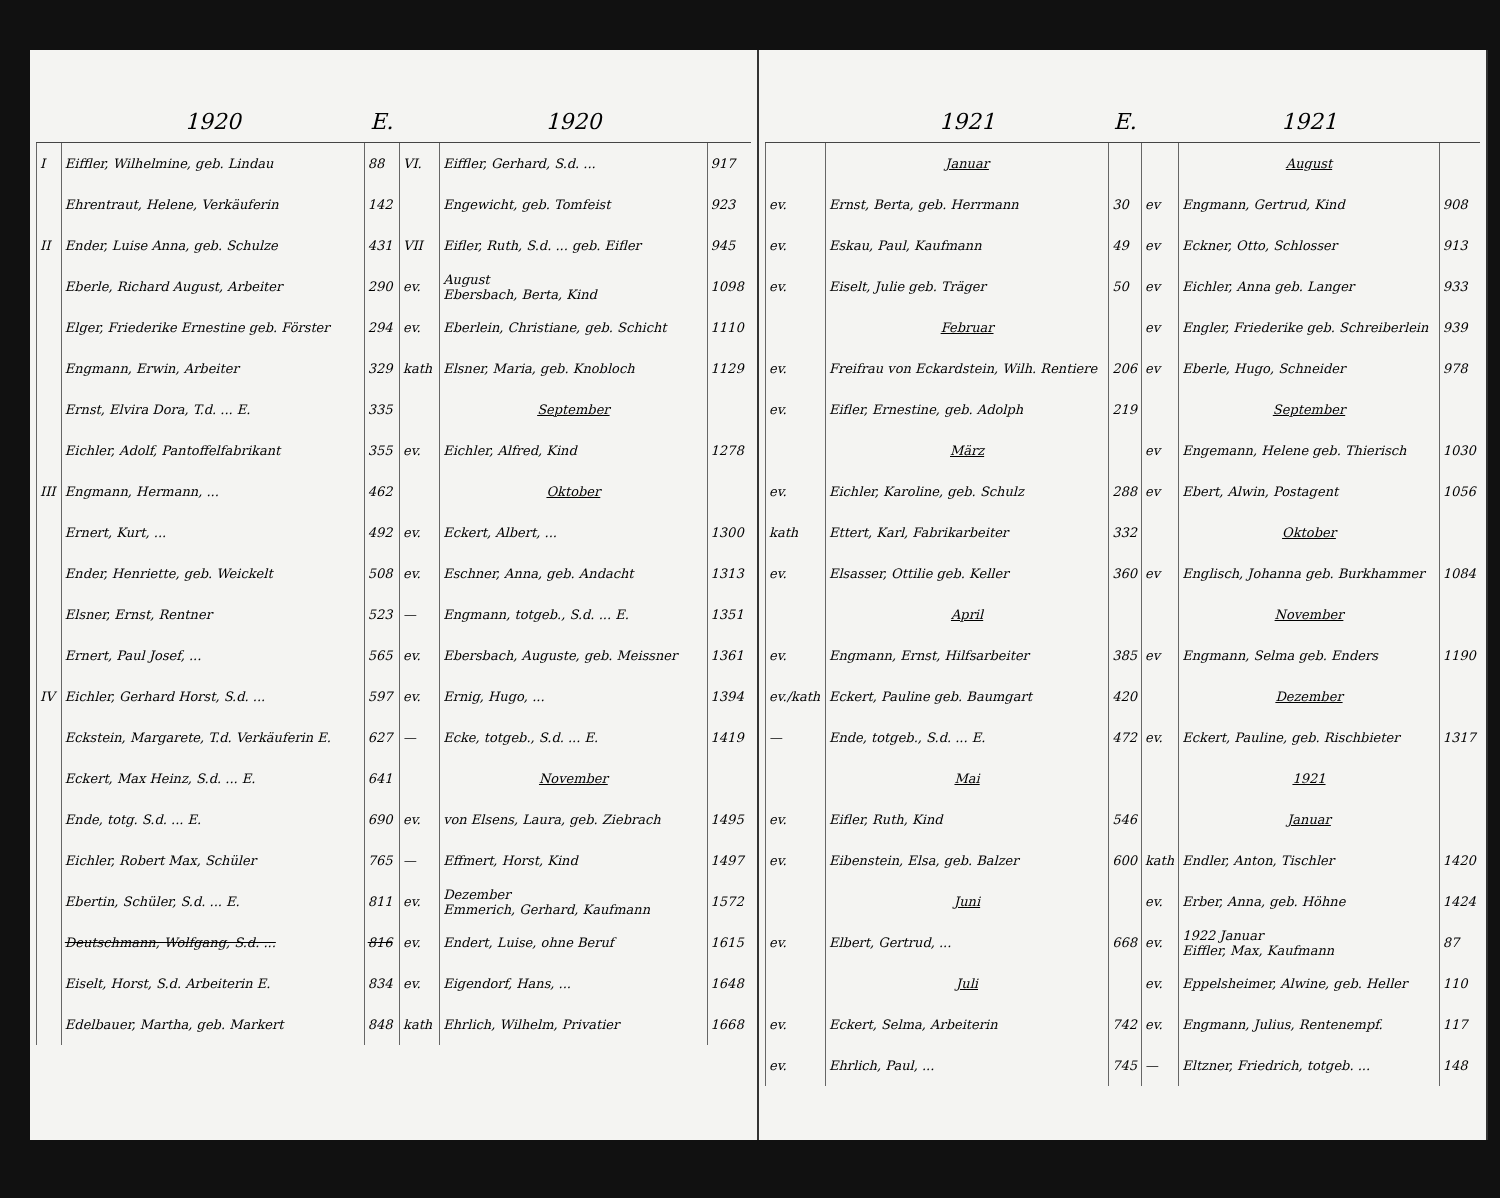| | 1920 | E. | | 1920 | |
| --- | --- | --- | --- | --- | --- |
| I | Eiffler, Wilhelmine, geb. Lindau | 88 | VI. | Eiffler, Gerhard, S.d. ... | 917 |
| | Ehrentraut, Helene, Verkäuferin | 142 | | Engewicht, geb. Tomfeist | 923 |
| II | Ender, Luise Anna, geb. Schulze | 431 | VII | Eifler, Ruth, S.d. ... geb. Eifler | 945 |
| | Eberle, Richard August, Arbeiter | 290 | ev. | August Ebersbach, Berta, Kind | 1098 |
| | Elger, Friederike Ernestine geb. Förster | 294 | ev. | Eberlein, Christiane, geb. Schicht | 1110 |
| | Engmann, Erwin, Arbeiter | 329 | kath | Elsner, Maria, geb. Knobloch | 1129 |
| | Ernst, Elvira Dora, T.d. ... E. | 335 | | September | |
| | Eichler, Adolf, Pantoffelfabrikant | 355 | ev. | Eichler, Alfred, Kind | 1278 |
| III | Engmann, Hermann, ... | 462 | | Oktober | |
| | Ernert, Kurt, ... | 492 | ev. | Eckert, Albert, ... | 1300 |
| | Ender, Henriette, geb. Weickelt | 508 | ev. | Eschner, Anna, geb. Andacht | 1313 |
| | Elsner, Ernst, Rentner | 523 | — | Engmann, totgeb., S.d. ... E. | 1351 |
| | Ernert, Paul Josef, ... | 565 | ev. | Ebersbach, Auguste, geb. Meissner | 1361 |
| IV | Eichler, Gerhard Horst, S.d. ... | 597 | ev. | Ernig, Hugo, ... | 1394 |
| | Eckstein, Margarete, T.d. Verkäuferin E. | 627 | — | Ecke, totgeb., S.d. ... E. | 1419 |
| | Eckert, Max Heinz, S.d. ... E. | 641 | | November | |
| | Ende, totg. S.d. ... E. | 690 | ev. | von Elsens, Laura, geb. Ziebrach | 1495 |
| | Eichler, Robert Max, Schüler | 765 | — | Effmert, Horst, Kind | 1497 |
| | Ebertin, Schüler, S.d. ... E. | 811 | ev. | Dezember Emmerich, Gerhard, Kaufmann | 1572 |
| | Deutschmann, Wolfgang, S.d. ... | 816 | ev. | Endert, Luise, ohne Beruf | 1615 |
| | Eiselt, Horst, S.d. Arbeiterin E. | 834 | ev. | Eigendorf, Hans, ... | 1648 |
| | Edelbauer, Martha, geb. Markert | 848 | kath | Ehrlich, Wilhelm, Privatier | 1668 |
| | 1921 | E. | | 1921 | |
| --- | --- | --- | --- | --- | --- |
| | Januar | | | August | |
| ev. | Ernst, Berta, geb. Herrmann | 30 | ev | Engmann, Gertrud, Kind | 908 |
| ev. | Eskau, Paul, Kaufmann | 49 | ev | Eckner, Otto, Schlosser | 913 |
| ev. | Eiselt, Julie geb. Träger | 50 | ev | Eichler, Anna geb. Langer | 933 |
| | Februar | | ev | Engler, Friederike geb. Schreiberlein | 939 |
| ev. | Freifrau von Eckardstein, Wilh. Rentiere | 206 | ev | Eberle, Hugo, Schneider | 978 |
| ev. | Eifler, Ernestine, geb. Adolph | 219 | | September | |
| | März | | ev | Engemann, Helene geb. Thierisch | 1030 |
| ev. | Eichler, Karoline, geb. Schulz | 288 | ev | Ebert, Alwin, Postagent | 1056 |
| kath | Ettert, Karl, Fabrikarbeiter | 332 | | Oktober | |
| ev. | Elsasser, Ottilie geb. Keller | 360 | ev | Englisch, Johanna geb. Burkhammer | 1084 |
| | April | | | November | |
| ev. | Engmann, Ernst, Hilfsarbeiter | 385 | ev | Engmann, Selma geb. Enders | 1190 |
| ev./kath | Eckert, Pauline geb. Baumgart | 420 | | Dezember | |
| — | Ende, totgeb., S.d. ... E. | 472 | ev. | Eckert, Pauline, geb. Rischbieter | 1317 |
| | Mai | | | 1921 | |
| ev. | Eifler, Ruth, Kind | 546 | | Januar | |
| ev. | Eibenstein, Elsa, geb. Balzer | 600 | kath | Endler, Anton, Tischler | 1420 |
| | Juni | | ev. | Erber, Anna, geb. Höhne | 1424 |
| ev. | Elbert, Gertrud, ... | 668 | ev. | 1922 Januar Eiffler, Max, Kaufmann | 87 |
| | Juli | | ev. | Eppelsheimer, Alwine, geb. Heller | 110 |
| ev. | Eckert, Selma, Arbeiterin | 742 | ev. | Engmann, Julius, Rentenempf. | 117 |
| ev. | Ehrlich, Paul, ... | 745 | — | Eltzner, Friedrich, totgeb. ... | 148 |